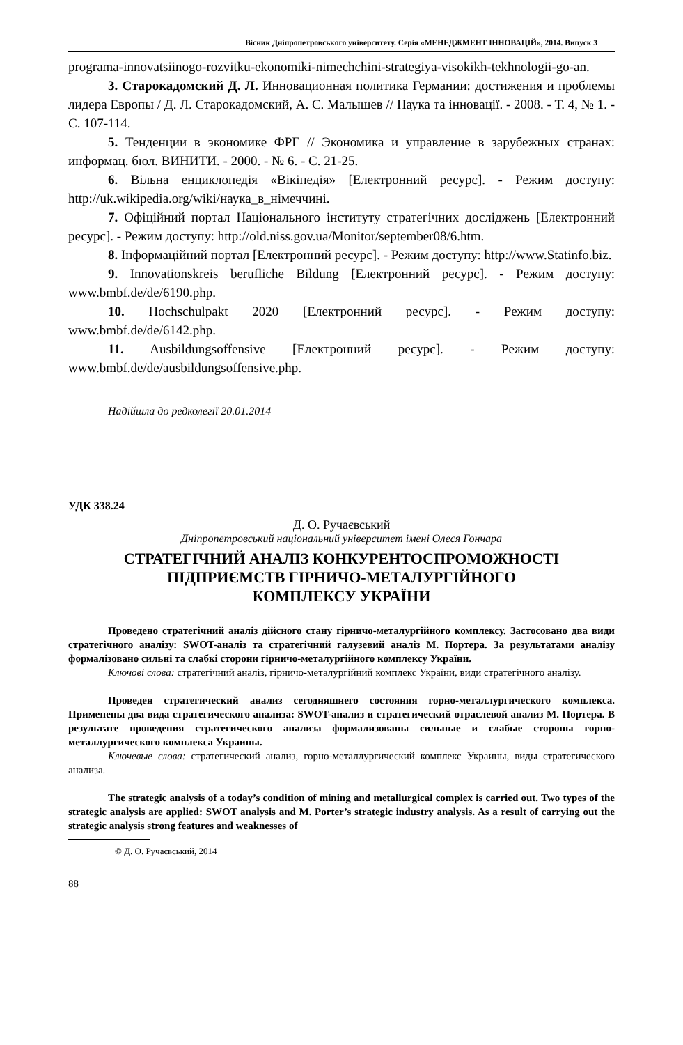Вісник Дніпропетровського університету. Серія «МЕНЕДЖМЕНТ ІННОВАЦІЙ», 2014. Випуск 3
programa-innovatsiinogo-rozvitku-ekonomiki-nimechchini-strategiya-visokikh-tekhnologii-go-an.
3. Старокадомский Д. Л. Инновационная политика Германии: достижения и проблемы лидера Европы / Д. Л. Старокадомский, А. С. Малышев // Наука та інновації. - 2008. - Т. 4, № 1. - С. 107-114.
5. Тенденции в экономике ФРГ // Экономика и управление в зарубежных странах: информац. бюл. ВИНИТИ. - 2000. - № 6. - С. 21-25.
6. Вільна енциклопедія «Вікіпедія» [Електронний ресурс]. - Режим доступу: http://uk.wikipedia.org/wiki/наука_в_німеччині.
7. Офіційний портал Національного інституту стратегічних досліджень [Електронний ресурс]. - Режим доступу: http://old.niss.gov.ua/Monitor/september08/6.htm.
8. Інформаційний портал [Електронний ресурс]. - Режим доступу: http://www.Statinfo.biz.
9. Innovationskreis berufliche Bildung [Електронний ресурс]. - Режим доступу: www.bmbf.de/de/6190.php.
10. Hochschulpakt 2020 [Електронний ресурс]. - Режим доступу: www.bmbf.de/de/6142.php.
11. Ausbildungsoffensive [Електронний ресурс]. - Режим доступу: www.bmbf.de/de/ausbildungsoffensive.php.
Надійшла до редколегії 20.01.2014
УДК 338.24
Д. О. Ручаєвський
Дніпропетровський національний університет імені Олеся Гончара
СТРАТЕГІЧНИЙ АНАЛІЗ КОНКУРЕНТОСПРОМОЖНОСТІ
ПІДПРИЄМСТВ ГІРНИЧО-МЕТАЛУРГІЙНОГО
КОМПЛЕКСУ УКРАЇНИ
Проведено стратегічний аналіз дійсного стану гірничо-металургійного комплексу. Застосовано два види стратегічного аналізу: SWOT-аналіз та стратегічний галузевий аналіз М. Портера. За результатами аналізу формалізовано сильні та слабкі сторони гірничо-металургійного комплексу України.
Ключові слова: стратегічний аналіз, гірничо-металургійний комплекс України, види стратегічного аналізу.
Проведен стратегический анализ сегодняшнего состояния горно-металлургического комплекса. Применены два вида стратегического анализа: SWOT-анализ и стратегический отраслевой анализ М. Портера. В результате проведения стратегического анализа формализованы сильные и слабые стороны горно-металлургического комплекса Украины.
Ключевые слова: стратегический анализ, горно-металлургический комплекс Украины, виды стратегического анализа.
The strategic analysis of a today’s condition of mining and metallurgical complex is carried out. Two types of the strategic analysis are applied: SWOT analysis and M. Porter’s strategic industry analysis. As a result of carrying out the strategic analysis strong features and weaknesses of
© Д. О. Ручаєвський, 2014
88